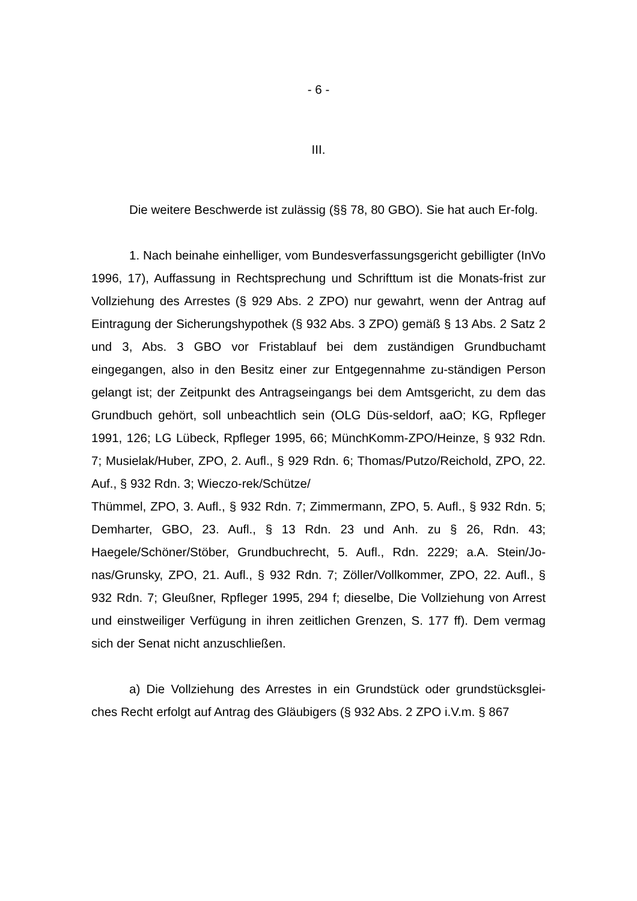- 6 -
III.
Die weitere Beschwerde ist zulässig (§§ 78, 80 GBO). Sie hat auch Er-folg.
1. Nach beinahe einhelliger, vom Bundesverfassungsgericht gebilligter (InVo 1996, 17), Auffassung in Rechtsprechung und Schrifttum ist die Monats-frist zur Vollziehung des Arrestes (§ 929 Abs. 2 ZPO) nur gewahrt, wenn der Antrag auf Eintragung der Sicherungshypothek (§ 932 Abs. 3 ZPO) gemäß § 13 Abs. 2 Satz 2 und 3, Abs. 3 GBO vor Fristablauf bei dem zuständigen Grundbuchamt eingegangen, also in den Besitz einer zur Entgegennahme zu-ständigen Person gelangt ist; der Zeitpunkt des Antragseingangs bei dem Amtsgericht, zu dem das Grundbuch gehört, soll unbeachtlich sein (OLG Düs-seldorf, aaO; KG, Rpfleger 1991, 126; LG Lübeck, Rpfleger 1995, 66; MünchKomm-ZPO/Heinze, § 932 Rdn. 7; Musielak/Huber, ZPO, 2. Aufl., § 929 Rdn. 6; Thomas/Putzo/Reichold, ZPO, 22. Auf., § 932 Rdn. 3; Wieczo-rek/Schütze/
Thümmel, ZPO, 3. Aufl., § 932 Rdn. 7; Zimmermann, ZPO, 5. Aufl., § 932 Rdn. 5; Demharter, GBO, 23. Aufl., § 13 Rdn. 23 und Anh. zu § 26, Rdn. 43; Haegele/Schöner/Stöber, Grundbuchrecht, 5. Aufl., Rdn. 2229; a.A. Stein/Jo-nas/Grunsky, ZPO, 21. Aufl., § 932 Rdn. 7; Zöller/Vollkommer, ZPO, 22. Aufl., § 932 Rdn. 7; Gleußner, Rpfleger 1995, 294 f; dieselbe, Die Vollziehung von Arrest und einstweiliger Verfügung in ihren zeitlichen Grenzen, S. 177 ff). Dem vermag sich der Senat nicht anzuschließen.
a) Die Vollziehung des Arrestes in ein Grundstück oder grundstücksglei-ches Recht erfolgt auf Antrag des Gläubigers (§ 932 Abs. 2 ZPO i.V.m. § 867